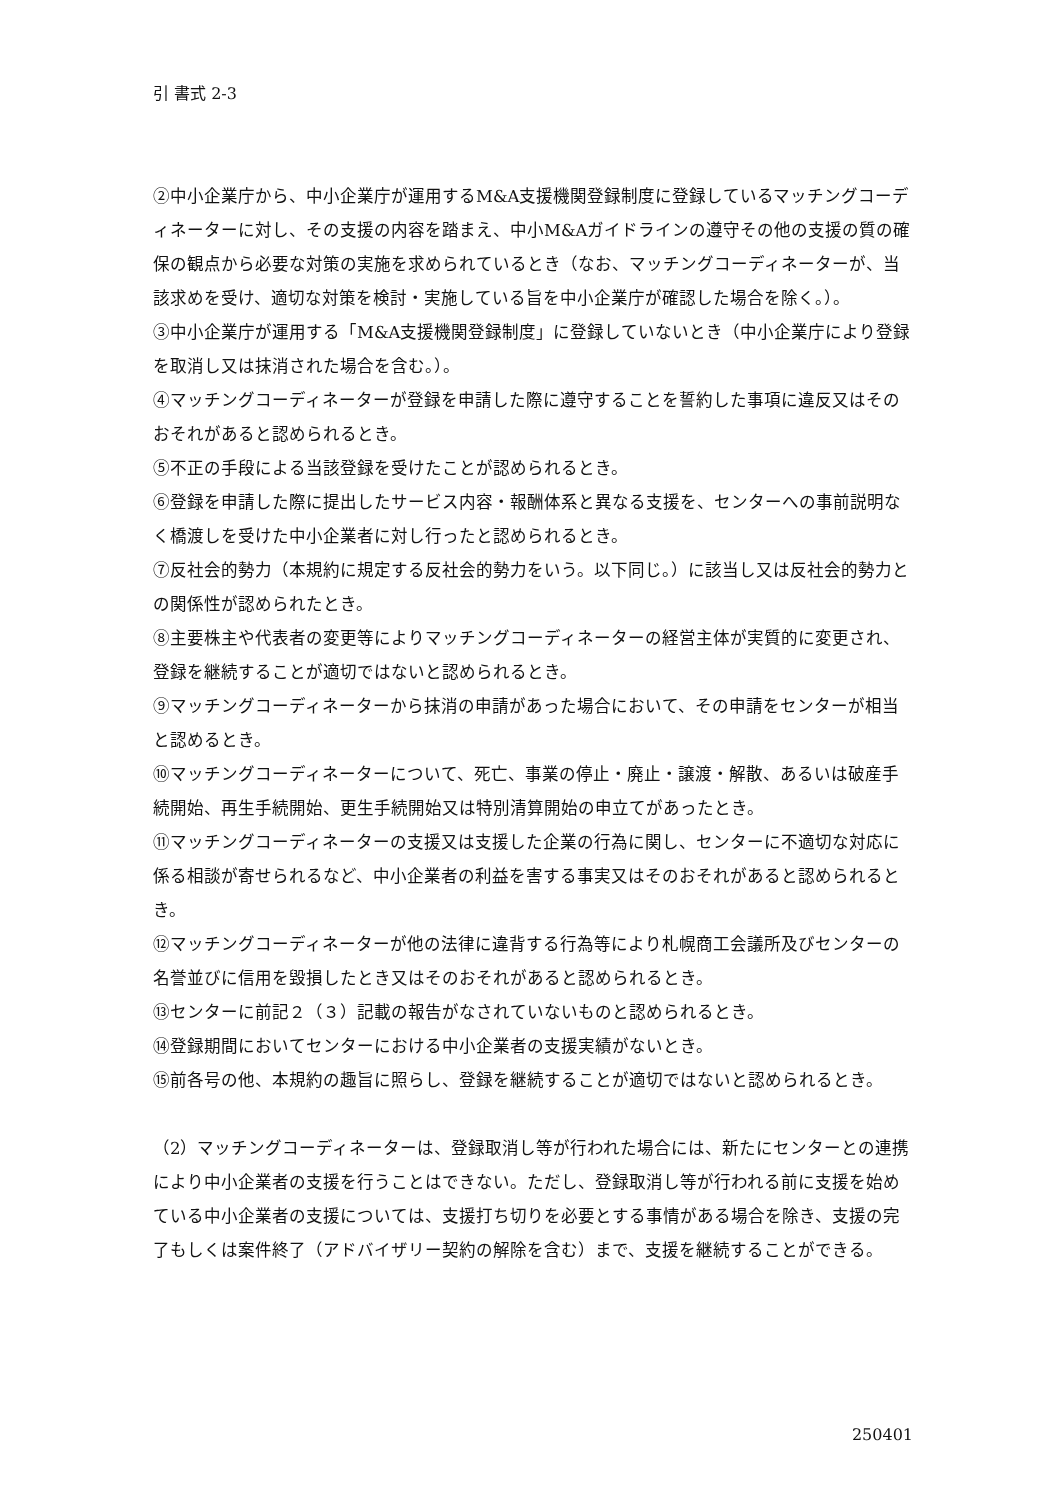引 書式 2-3
②中小企業庁から、中小企業庁が運用するM&A支援機関登録制度に登録しているマッチングコーディネーターに対し、その支援の内容を踏まえ、中小M&Aガイドラインの遵守その他の支援の質の確保の観点から必要な対策の実施を求められているとき（なお、マッチングコーディネーターが、当該求めを受け、適切な対策を検討・実施している旨を中小企業庁が確認した場合を除く。）。
③中小企業庁が運用する「M&A支援機関登録制度」に登録していないとき（中小企業庁により登録を取消し又は抹消された場合を含む。）。
④マッチングコーディネーターが登録を申請した際に遵守することを誓約した事項に違反又はそのおそれがあると認められるとき。
⑤不正の手段による当該登録を受けたことが認められるとき。
⑥登録を申請した際に提出したサービス内容・報酬体系と異なる支援を、センターへの事前説明なく橋渡しを受けた中小企業者に対し行ったと認められるとき。
⑦反社会的勢力（本規約に規定する反社会的勢力をいう。以下同じ。）に該当し又は反社会的勢力との関係性が認められたとき。
⑧主要株主や代表者の変更等によりマッチングコーディネーターの経営主体が実質的に変更され、登録を継続することが適切ではないと認められるとき。
⑨マッチングコーディネーターから抹消の申請があった場合において、その申請をセンターが相当と認めるとき。
⑩マッチングコーディネーターについて、死亡、事業の停止・廃止・譲渡・解散、あるいは破産手続開始、再生手続開始、更生手続開始又は特別清算開始の申立てがあったとき。
⑪マッチングコーディネーターの支援又は支援した企業の行為に関し、センターに不適切な対応に係る相談が寄せられるなど、中小企業者の利益を害する事実又はそのおそれがあると認められるとき。
⑫マッチングコーディネーターが他の法律に違背する行為等により札幌商工会議所及びセンターの名誉並びに信用を毀損したとき又はそのおそれがあると認められるとき。
⑬センターに前記２（３）記載の報告がなされていないものと認められるとき。
⑭登録期間においてセンターにおける中小企業者の支援実績がないとき。
⑮前各号の他、本規約の趣旨に照らし、登録を継続することが適切ではないと認められるとき。
（2）マッチングコーディネーターは、登録取消し等が行われた場合には、新たにセンターとの連携により中小企業者の支援を行うことはできない。ただし、登録取消し等が行われる前に支援を始めている中小企業者の支援については、支援打ち切りを必要とする事情がある場合を除き、支援の完了もしくは案件終了（アドバイザリー契約の解除を含む）まで、支援を継続することができる。
250401